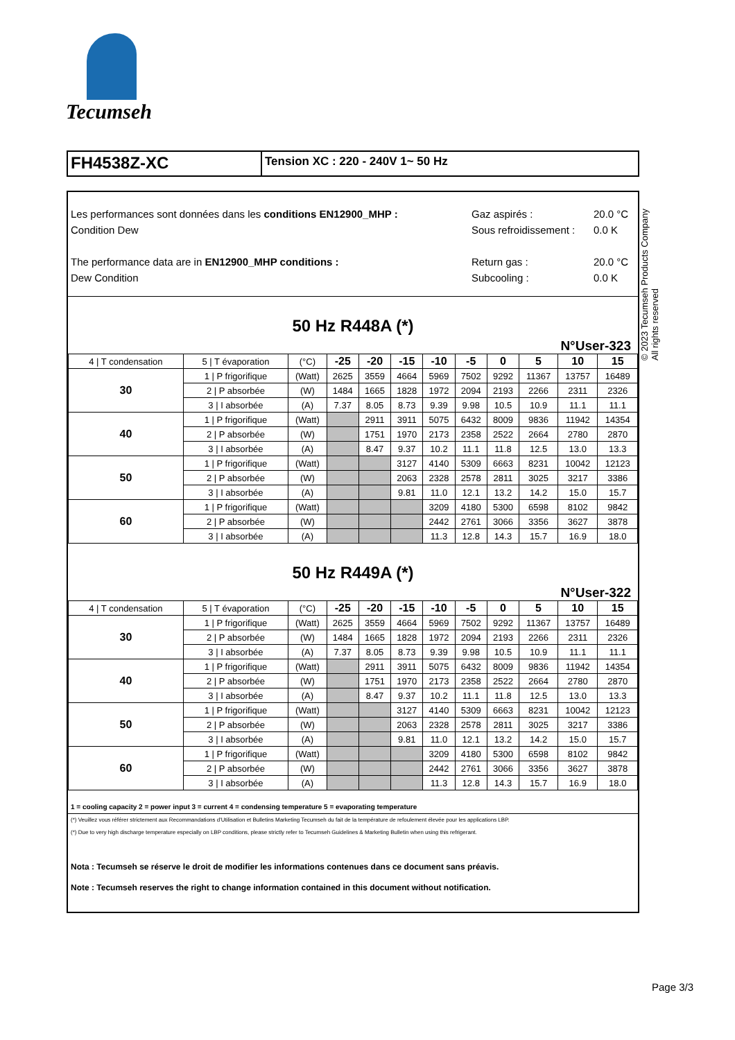Tecumseh
© 2023 Tecumseh Products Company
All rights reserved
FH4538Z-XC
Tension XC : 220 - 240V 1~ 50 Hz
Les performances sont données dans les conditions EN12900_MHP :
Condition Dew
The performance data are in EN12900_MHP conditions :
Dew Condition
Gaz aspirés :
Sous refroidissement :
Return gas :
Subcooling :
20.0 °C
0.0 K
20.0 °C
0.0 K
50 Hz R448A (*)
N°User-323
| 4 / T condensation | 5 / T évaporation | (°C) | -25 | -20 | -15 | -10 | -5 | 0 | 5 | 10 | 15 |
| 30 | 1 / P frigorifique | (Watt) | 2625 | 3559 | 4664 | 5969 | 7502 | 9292 | 11367 | 13757 | 16489 |
| | 2 / P absorbée | (W) | 1484 | 1665 | 1828 | 1972 | 2094 | 2193 | 2266 | 2311 | 2326 |
| | 3 / I absorbée | (A) | 7.37 | 8.05 | 8.73 | 9.39 | 9.98 | 10.5 | 10.9 | 11.1 | 11.1 |
| 40 | 1 / P frigorifique | (Watt) | | 2911 | 3911 | 5075 | 6432 | 8009 | 9836 | 11942 | 14354 |
| | 2 / P absorbée | (W) | | 1751 | 1970 | 2173 | 2358 | 2522 | 2664 | 2780 | 2870 |
| | 3 / I absorbée | (A) | | 8.47 | 9.37 | 10.2 | 11.1 | 11.8 | 12.5 | 13.0 | 13.3 |
| 50 | 1 / P frigorifique | (Watt) | | | 3127 | 4140 | 5309 | 6663 | 8231 | 10042 | 12123 |
| | 2 / P absorbée | (W) | | | 2063 | 2328 | 2578 | 2811 | 3025 | 3217 | 3386 |
| | 3 / I absorbée | (A) | | | 9.81 | 11.0 | 12.1 | 13.2 | 14.2 | 15.0 | 15.7 |
| 60 | 1 / P frigorifique | (Watt) | | | | 3209 | 4180 | 5300 | 6598 | 8102 | 9842 |
| | 2 / P absorbée | (W) | | | | 2442 | 2761 | 3066 | 3356 | 3627 | 3878 |
| | 3 / I absorbée | (A) | | | | 11.3 | 12.8 | 14.3 | 15.7 | 16.9 | 18.0 |
50 Hz R449A (*)
N°User-322
| 4 / T condensation | 5 / T évaporation | (°C) | -25 | -20 | -15 | -10 | -5 | 0 | 5 | 10 | 15 |
| 30 | 1 / P frigorifique | (Watt) | 2625 | 3559 | 4664 | 5969 | 7502 | 9292 | 11367 | 13757 | 16489 |
| | 2 / P absorbée | (W) | 1484 | 1665 | 1828 | 1972 | 2094 | 2193 | 2266 | 2311 | 2326 |
| | 3 / I absorbée | (A) | 7.37 | 8.05 | 8.73 | 9.39 | 9.98 | 10.5 | 10.9 | 11.1 | 11.1 |
| 40 | 1 / P frigorifique | (Watt) | | 2911 | 3911 | 5075 | 6432 | 8009 | 9836 | 11942 | 14354 |
| | 2 / P absorbée | (W) | | 1751 | 1970 | 2173 | 2358 | 2522 | 2664 | 2780 | 2870 |
| | 3 / I absorbée | (A) | | 8.47 | 9.37 | 10.2 | 11.1 | 11.8 | 12.5 | 13.0 | 13.3 |
| 50 | 1 / P frigorifique | (Watt) | | | 3127 | 4140 | 5309 | 6663 | 8231 | 10042 | 12123 |
| | 2 / P absorbée | (W) | | | 2063 | 2328 | 2578 | 2811 | 3025 | 3217 | 3386 |
| | 3 / I absorbée | (A) | | | 9.81 | 11.0 | 12.1 | 13.2 | 14.2 | 15.0 | 15.7 |
| 60 | 1 / P frigorifique | (Watt) | | | | 3209 | 4180 | 5300 | 6598 | 8102 | 9842 |
| | 2 / P absorbée | (W) | | | | 2442 | 2761 | 3066 | 3356 | 3627 | 3878 |
| | 3 / I absorbée | (A) | | | | 11.3 | 12.8 | 14.3 | 15.7 | 16.9 | 18.0 |
1 = cooling capacity 2 = power input 3 = current 4 = condensing temperature 5 = evaporating temperature
(*) Veuillez vous référer strictement aux Recommandations d'Utilisation et Bulletins Marketing Tecumseh du fait de la température de refoulement élevée pour les applications LBP.
(*) Due to very high discharge temperature especially on LBP conditions, please strictly refer to Tecumseh Guidelines & Marketing Bulletin when using this refrigerant.
Nota : Tecumseh se réserve le droit de modifier les informations contenues dans ce document sans préavis.
Note : Tecumseh reserves the right to change information contained in this document without notification.
Page 3/3